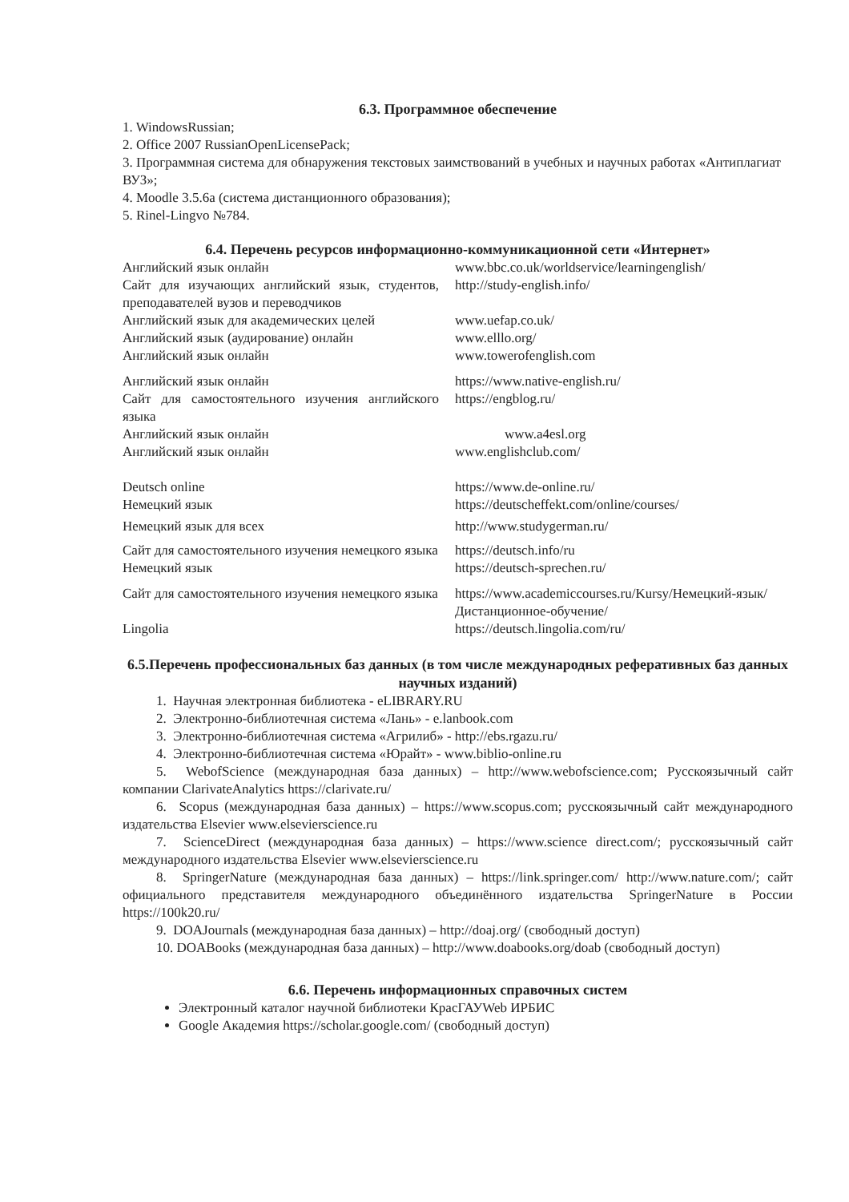6.3. Программное обеспечение
1. WindowsRussian;
2. Office 2007 RussianOpenLicensePack;
3. Программная система для обнаружения текстовых заимствований в учебных и научных работах «Антиплагиат ВУЗ»;
4. Moodle 3.5.6a (система дистанционного образования);
5. Rinel-Lingvo №784.
6.4. Перечень ресурсов информационно-коммуникационной сети «Интернет»
| Английский язык онлайн | www.bbc.co.uk/worldservice/learningenglish/ |
| Сайт для изучающих английский язык, студентов, преподавателей вузов и переводчиков | http://study-english.info/ |
| Английский язык для академических целей | www.uefap.co.uk/ |
| Английский язык (аудирование) онлайн | www.elllo.org/ |
| Английский язык онлайн | www.towerofenglish.com |
| Английский язык онлайн | https://www.native-english.ru/ |
| Сайт для самостоятельного изучения английского языка | https://engblog.ru/ |
| Английский язык онлайн | www.a4esl.org |
| Английский язык онлайн | www.englishclub.com/ |
| Deutsch online | https://www.de-online.ru/ |
| Немецкий язык | https://deutscheffekt.com/online/courses/ |
| Немецкий язык для всех | http://www.studygerman.ru/ |
| Сайт для самостоятельного изучения немецкого языка | https://deutsch.info/ru |
| Немецкий язык | https://deutsch-sprechen.ru/ |
| Сайт для самостоятельного изучения немецкого языка | https://www.academiccourses.ru/Kursy/Немецкий-язык/Дистанционное-обучение/ |
| Lingolia | https://deutsch.lingolia.com/ru/ |
6.5.Перечень профессиональных баз данных (в том числе международных реферативных баз данных научных изданий)
1. Научная электронная библиотека - eLIBRARY.RU
2. Электронно-библиотечная система «Лань» - e.lanbook.com
3. Электронно-библиотечная система «Агрилиб» - http://ebs.rgazu.ru/
4. Электронно-библиотечная система «Юрайт» - www.biblio-online.ru
5. WebofScience (международная база данных) – http://www.webofscience.com; Русскоязычный сайт компании ClarivateAnalytics https://clarivate.ru/
6. Scopus (международная база данных) – https://www.scopus.com; русскоязычный сайт международного издательства Elsevier www.elsevierscience.ru
7. ScienceDirect (международная база данных) – https://www.science direct.com/; русскоязычный сайт международного издательства Elsevier www.elsevierscience.ru
8. SpringerNature (международная база данных) – https://link.springer.com/ http://www.nature.com/; сайт официального представителя международного объединённого издательства SpringerNature в России https://100k20.ru/
9. DOAJournals (международная база данных) – http://doaj.org/ (свободный доступ)
10. DOABooks (международная база данных) – http://www.doabooks.org/doab (свободный доступ)
6.6. Перечень информационных справочных систем
Электронный каталог научной библиотеки КрасГАУWeb ИРБИС
Google Академия https://scholar.google.com/ (свободный доступ)